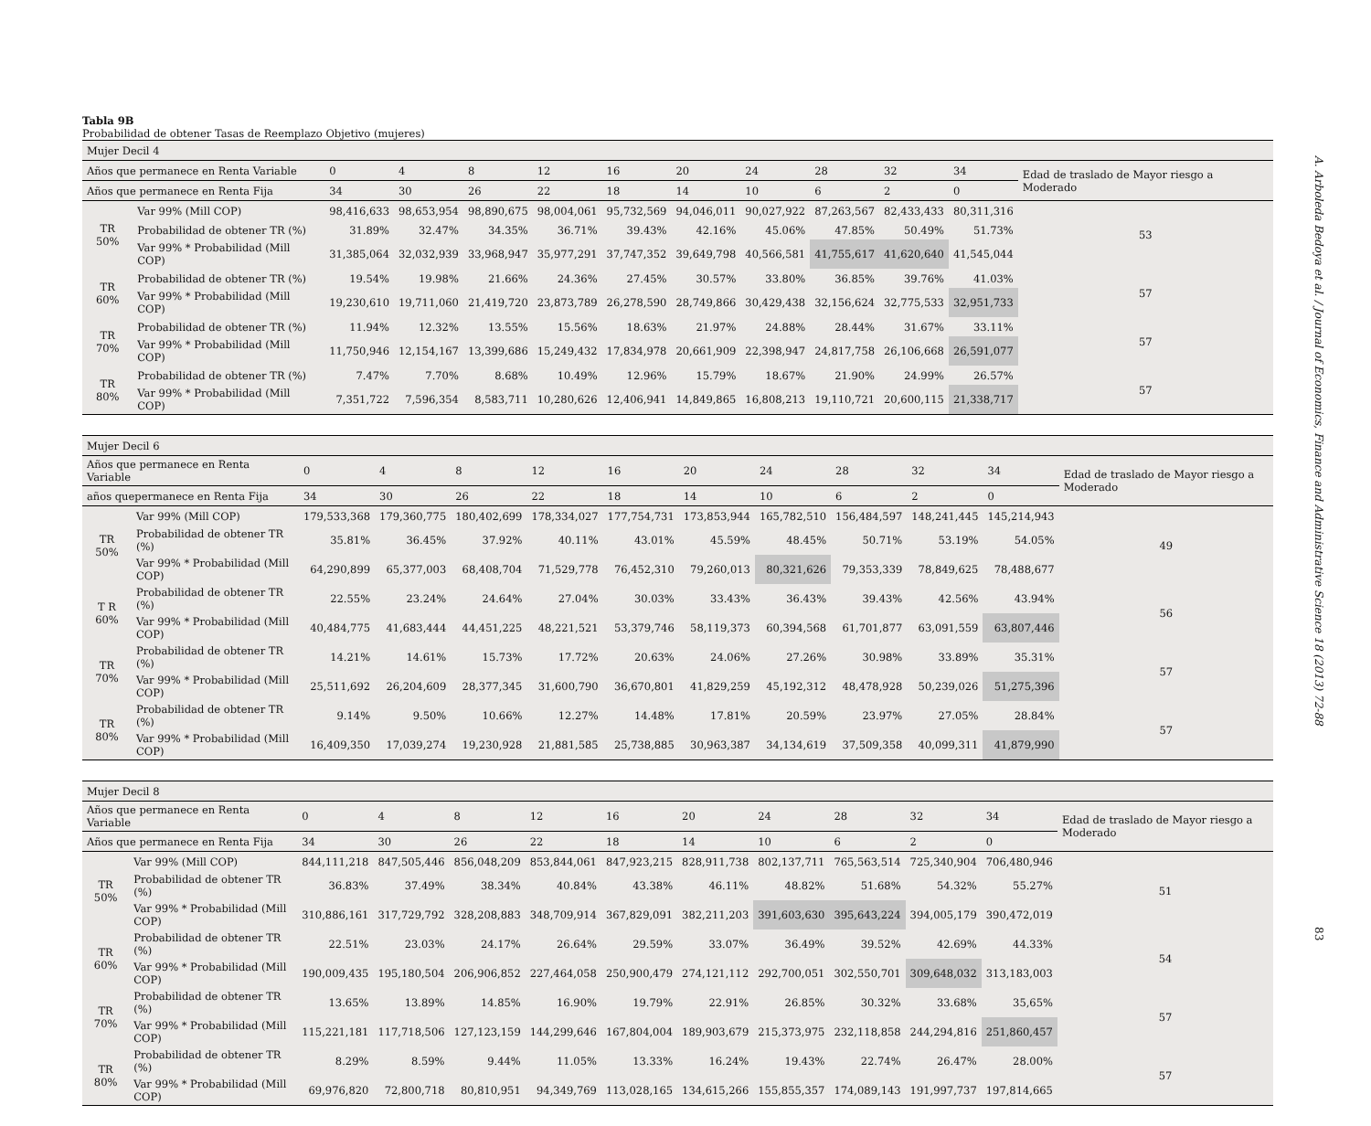Tabla 9B
Probabilidad de obtener Tasas de Reemplazo Objetivo (mujeres)
| Mujer Decil 4 | | | | | | | | | | | | |
| Años que permanece en Renta Variable | | 0 | 4 | 8 | 12 | 16 | 20 | 24 | 28 | 32 | 34 | Edad de traslado de Mayor riesgo a Moderado |
| Años que permanece en Renta Fija | | 34 | 30 | 26 | 22 | 18 | 14 | 10 | 6 | 2 | 0 | |
| TR 50% | Var 99% (Mill COP) | 98,416,633 | 98,653,954 | 98,890,675 | 98,004,061 | 95,732,569 | 94,046,011 | 90,027,922 | 87,263,567 | 82,433,433 | 80,311,316 | 53 |
| | Probabilidad de obtener TR (%) | 31.89% | 32.47% | 34.35% | 36.71% | 39.43% | 42.16% | 45.06% | 47.85% | 50.49% | 51.73% | |
| | Var 99% * Probabilidad (Mill COP) | 31,385,064 | 32,032,939 | 33,968,947 | 35,977,291 | 37,747,352 | 39,649,798 | 40,566,581 | 41,755,617 | 41,620,640 | 41,545,044 | |
| TR 60% | Probabilidad de obtener TR (%) | 19.54% | 19.98% | 21.66% | 24.36% | 27.45% | 30.57% | 33.80% | 36.85% | 39.76% | 41.03% | 57 |
| | Var 99% * Probabilidad (Mill COP) | 19,230,610 | 19,711,060 | 21,419,720 | 23,873,789 | 26,278,590 | 28,749,866 | 30,429,438 | 32,156,624 | 32,775,533 | 32,951,733 | |
| TR 70% | Probabilidad de obtener TR (%) | 11.94% | 12.32% | 13.55% | 15.56% | 18.63% | 21.97% | 24.88% | 28.44% | 31.67% | 33.11% | 57 |
| | Var 99% * Probabilidad (Mill COP) | 11,750,946 | 12,154,167 | 13,399,686 | 15,249,432 | 17,834,978 | 20,661,909 | 22,398,947 | 24,817,758 | 26,106,668 | 26,591,077 | |
| TR 80% | Probabilidad de obtener TR (%) | 7.47% | 7.70% | 8.68% | 10.49% | 12.96% | 15.79% | 18.67% | 21.90% | 24.99% | 26.57% | 57 |
| | Var 99% * Probabilidad (Mill COP) | 7,351,722 | 7,596,354 | 8,583,711 | 10,280,626 | 12,406,941 | 14,849,865 | 16,808,213 | 19,110,721 | 20,600,115 | 21,338,717 | |
| Mujer Decil 6 | | | | | | | | | | | | |
| Años que permanece en Renta Variable | | 0 | 4 | 8 | 12 | 16 | 20 | 24 | 28 | 32 | 34 | Edad de traslado de Mayor riesgo a Moderado |
| años quepermanece en Renta Fija | | 34 | 30 | 26 | 22 | 18 | 14 | 10 | 6 | 2 | 0 | |
| TR 50% | Var 99% (Mill COP) | 179,533,368 | 179,360,775 | 180,402,699 | 178,334,027 | 177,754,731 | 173,853,944 | 165,782,510 | 156,484,597 | 148,241,445 | 145,214,943 | 49 |
| | Probabilidad de obtener TR (%) | 35.81% | 36.45% | 37.92% | 40.11% | 43.01% | 45.59% | 48.45% | 50.71% | 53.19% | 54.05% | |
| | Var 99% * Probabilidad (Mill COP) | 64,290,899 | 65,377,003 | 68,408,704 | 71,529,778 | 76,452,310 | 79,260,013 | 80,321,626 | 79,353,339 | 78,849,625 | 78,488,677 | |
| T R 60% | Probabilidad de obtener TR (%) | 22.55% | 23.24% | 24.64% | 27.04% | 30.03% | 33.43% | 36.43% | 39.43% | 42.56% | 43.94% | 56 |
| | Var 99% * Probabilidad (Mill COP) | 40,484,775 | 41,683,444 | 44,451,225 | 48,221,521 | 53,379,746 | 58,119,373 | 60,394,568 | 61,701,877 | 63,091,559 | 63,807,446 | |
| TR 70% | Probabilidad de obtener TR (%) | 14.21% | 14.61% | 15.73% | 17.72% | 20.63% | 24.06% | 27.26% | 30.98% | 33.89% | 35.31% | 57 |
| | Var 99% * Probabilidad (Mill COP) | 25,511,692 | 26,204,609 | 28,377,345 | 31,600,790 | 36,670,801 | 41,829,259 | 45,192,312 | 48,478,928 | 50,239,026 | 51,275,396 | |
| TR 80% | Probabilidad de obtener TR (%) | 9.14% | 9.50% | 10.66% | 12.27% | 14.48% | 17.81% | 20.59% | 23.97% | 27.05% | 28.84% | 57 |
| | Var 99% * Probabilidad (Mill COP) | 16,409,350 | 17,039,274 | 19,230,928 | 21,881,585 | 25,738,885 | 30,963,387 | 34,134,619 | 37,509,358 | 40,099,311 | 41,879,990 | |
| Mujer Decil 8 | | | | | | | | | | | | |
| Años que permanece en Renta Variable | | 0 | 4 | 8 | 12 | 16 | 20 | 24 | 28 | 32 | 34 | Edad de traslado de Mayor riesgo a Moderado |
| Años que permanece en Renta Fija | | 34 | 30 | 26 | 22 | 18 | 14 | 10 | 6 | 2 | 0 | |
| TR 50% | Var 99% (Mill COP) | 844,111,218 | 847,505,446 | 856,048,209 | 853,844,061 | 847,923,215 | 828,911,738 | 802,137,711 | 765,563,514 | 725,340,904 | 706,480,946 | 51 |
| | Probabilidad de obtener TR (%) | 36.83% | 37.49% | 38.34% | 40.84% | 43.38% | 46.11% | 48.82% | 51.68% | 54.32% | 55.27% | |
| | Var 99% * Probabilidad (Mill COP) | 310,886,161 | 317,729,792 | 328,208,883 | 348,709,914 | 367,829,091 | 382,211,203 | 391,603,630 | 395,643,224 | 394,005,179 | 390,472,019 | |
| TR 60% | Probabilidad de obtener TR (%) | 22.51% | 23.03% | 24.17% | 26.64% | 29.59% | 33.07% | 36.49% | 39.52% | 42.69% | 44.33% | 54 |
| | Var 99% * Probabilidad (Mill COP) | 190,009,435 | 195,180,504 | 206,906,852 | 227,464,058 | 250,900,479 | 274,121,112 | 292,700,051 | 302,550,701 | 309,648,032 | 313,183,003 | |
| TR 70% | Probabilidad de obtener TR (%) | 13.65% | 13.89% | 14.85% | 16.90% | 19.79% | 22.91% | 26.85% | 30.32% | 33.68% | 35,65% | 57 |
| | Var 99% * Probabilidad (Mill COP) | 115,221,181 | 117,718,506 | 127,123,159 | 144,299,646 | 167,804,004 | 189,903,679 | 215,373,975 | 232,118,858 | 244,294,816 | 251,860,457 | |
| TR 80% | Probabilidad de obtener TR (%) | 8.29% | 8.59% | 9.44% | 11.05% | 13.33% | 16.24% | 19.43% | 22.74% | 26.47% | 28.00% | 57 |
| | Var 99% * Probabilidad (Mill COP) | 69,976,820 | 72,800,718 | 80,810,951 | 94,349,769 | 113,028,165 | 134,615,266 | 155,855,357 | 174,089,143 | 191,997,737 | 197,814,665 | |
A. Arboleda Bedoya et al. / Journal of Economics, Finance and Administrative Science 18 (2013) 72-88
83